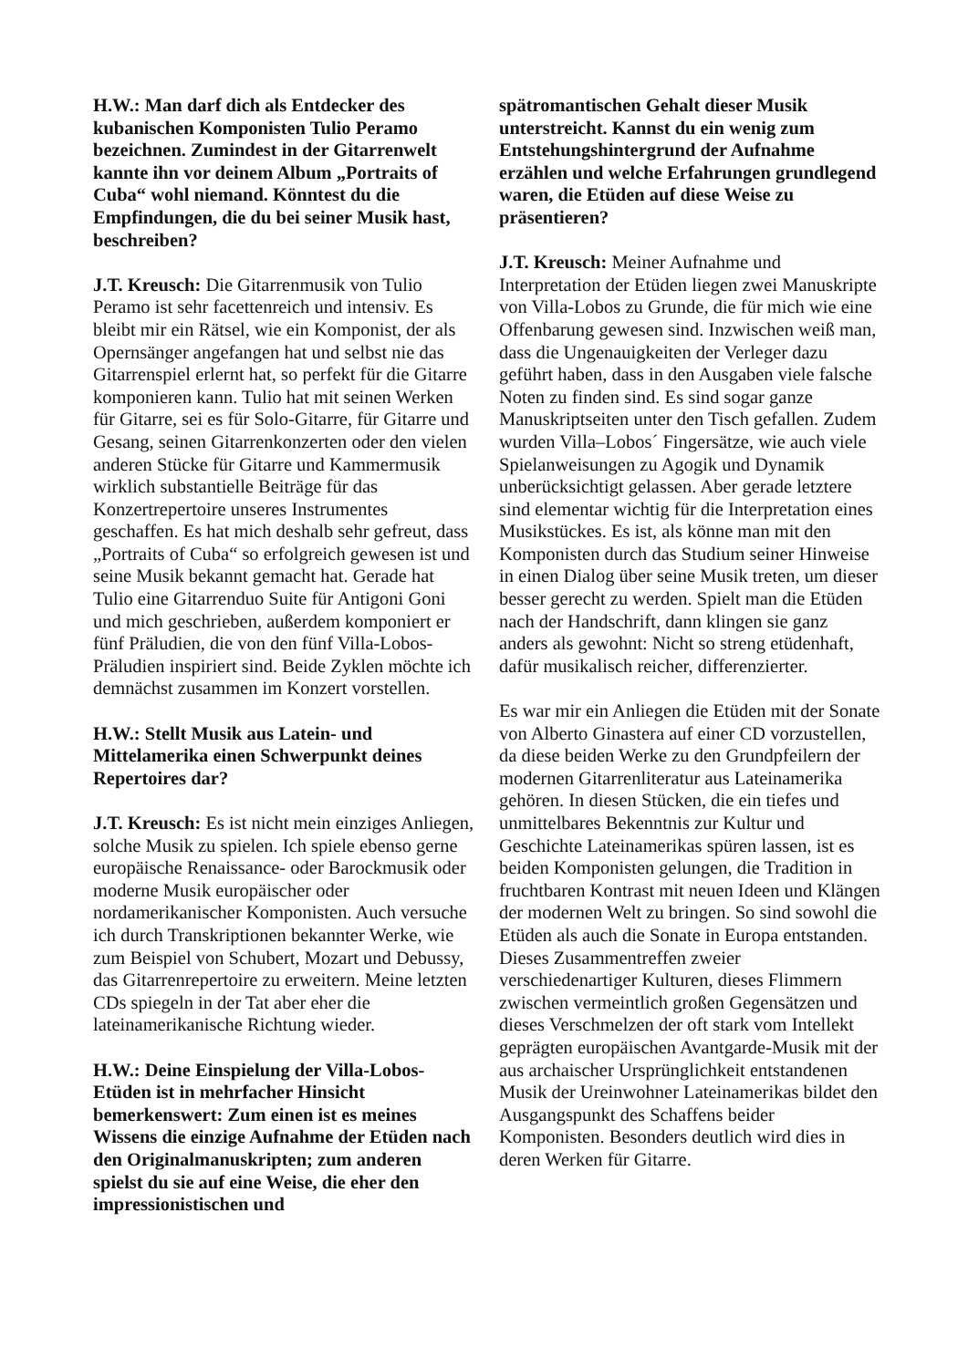H.W.: Man darf dich als Entdecker des kubanischen Komponisten Tulio Peramo bezeichnen. Zumindest in der Gitarrenwelt kannte ihn vor deinem Album „Portraits of Cuba“ wohl niemand. Könntest du die Empfindungen, die du bei seiner Musik hast, beschreiben?
J.T. Kreusch: Die Gitarrenmusik von Tulio Peramo ist sehr facettenreich und intensiv. Es bleibt mir ein Rätsel, wie ein Komponist, der als Opernsänger angefangen hat und selbst nie das Gitarrenspiel erlernt hat, so perfekt für die Gitarre komponieren kann. Tulio hat mit seinen Werken für Gitarre, sei es für Solo-Gitarre, für Gitarre und Gesang, seinen Gitarrenkonzerten oder den vielen anderen Stücke für Gitarre und Kammermusik wirklich substantielle Beiträge für das Konzertrepertoire unseres Instrumentes geschaffen. Es hat mich deshalb sehr gefreut, dass „Portraits of Cuba“ so erfolgreich gewesen ist und seine Musik bekannt gemacht hat. Gerade hat Tulio eine Gitarrenduo Suite für Antigoni Goni und mich geschrieben, außerdem komponiert er fünf Präludien, die von den fünf Villa-Lobos-Präludien inspiriert sind. Beide Zyklen möchte ich demnächst zusammen im Konzert vorstellen.
H.W.: Stellt Musik aus Latein- und Mittelamerika einen Schwerpunkt deines Repertoires dar?
J.T. Kreusch: Es ist nicht mein einziges Anliegen, solche Musik zu spielen. Ich spiele ebenso gerne europäische Renaissance- oder Barockmusik oder moderne Musik europäischer oder nordamerikanischer Komponisten. Auch versuche ich durch Transkriptionen bekannter Werke, wie zum Beispiel von Schubert, Mozart und Debussy, das Gitarrenrepertoire zu erweitern. Meine letzten CDs spiegeln in der Tat aber eher die lateinamerikanische Richtung wieder.
H.W.: Deine Einspielung der Villa-Lobos-Etüden ist in mehrfacher Hinsicht bemerkenswert: Zum einen ist es meines Wissens die einzige Aufnahme der Etüden nach den Originalmanuskripten; zum anderen spielst du sie auf eine Weise, die eher den impressionistischen und
spätromantischen Gehalt dieser Musik unterstreicht. Kannst du ein wenig zum Entstehungshintergrund der Aufnahme erzählen und welche Erfahrungen grundlegend waren, die Etüden auf diese Weise zu präsentieren?
J.T. Kreusch: Meiner Aufnahme und Interpretation der Etüden liegen zwei Manuskripte von Villa-Lobos zu Grunde, die für mich wie eine Offenbarung gewesen sind. Inzwischen weiß man, dass die Ungenauigkeiten der Verleger dazu geführt haben, dass in den Ausgaben viele falsche Noten zu finden sind. Es sind sogar ganze Manuskriptseiten unter den Tisch gefallen. Zudem wurden Villa–Lobos´ Fingersätze, wie auch viele Spielanweisungen zu Agogik und Dynamik unberücksichtigt gelassen. Aber gerade letztere sind elementar wichtig für die Interpretation eines Musikstückes. Es ist, als könne man mit den Komponisten durch das Studium seiner Hinweise in einen Dialog über seine Musik treten, um dieser besser gerecht zu werden. Spielt man die Etüden nach der Handschrift, dann klingen sie ganz anders als gewohnt: Nicht so streng etüdenhaft, dafür musikalisch reicher, differenzierter.
Es war mir ein Anliegen die Etüden mit der Sonate von Alberto Ginastera auf einer CD vorzustellen, da diese beiden Werke zu den Grundpfeilern der modernen Gitarrenliteratur aus Lateinamerika gehören. In diesen Stücken, die ein tiefes und unmittelbares Bekenntnis zur Kultur und Geschichte Lateinamerikas spüren lassen, ist es beiden Komponisten gelungen, die Tradition in fruchtbaren Kontrast mit neuen Ideen und Klängen der modernen Welt zu bringen. So sind sowohl die Etüden als auch die Sonate in Europa entstanden. Dieses Zusammentreffen zweier verschiedenartiger Kulturen, dieses Flimmern zwischen vermeintlich großen Gegensätzen und dieses Verschmelzen der oft stark vom Intellekt geprägten europäischen Avantgarde-Musik mit der aus archaischer Ursprünglichkeit entstandenen Musik der Ureinwohner Lateinamerikas bildet den Ausgangspunkt des Schaffens beider Komponisten. Besonders deutlich wird dies in deren Werken für Gitarre.